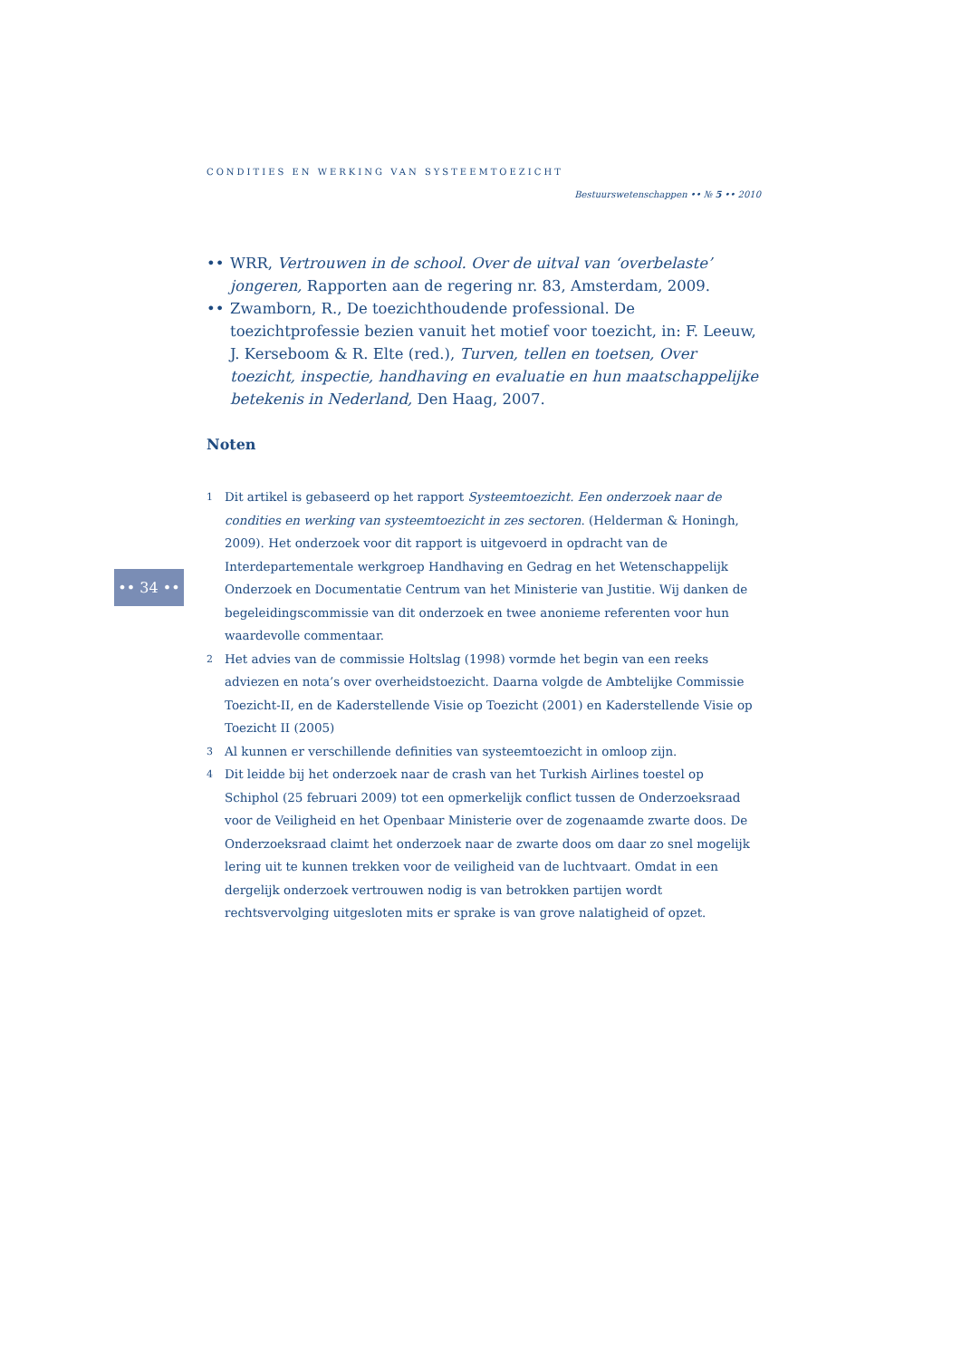CONDITIES EN WERKING VAN SYSTEEMTOEZICHT
Bestuurswetenschappen •• № 5 •• 2010
•• 34 ••
•• WRR, Vertrouwen in de school. Over de uitval van ‘overbelaste’ jongeren, Rapporten aan de regering nr. 83, Amsterdam, 2009.
•• Zwamborn, R., De toezichthoudende professional. De toezichtprofessie bezien vanuit het motief voor toezicht, in: F. Leeuw, J. Kerseboom & R. Elte (red.), Turven, tellen en toetsen, Over toezicht, inspectie, handhaving en evaluatie en hun maatschappelijke betekenis in Nederland, Den Haag, 2007.
Noten
1 Dit artikel is gebaseerd op het rapport Systeemtoezicht. Een onderzoek naar de condities en werking van systeemtoezicht in zes sectoren. (Helderman & Honingh, 2009). Het onderzoek voor dit rapport is uitgevoerd in opdracht van de Interdepartementale werkgroep Handhaving en Gedrag en het Wetenschappelijk Onderzoek en Documentatie Centrum van het Ministerie van Justitie. Wij danken de begeleidingscommissie van dit onderzoek en twee anonieme referenten voor hun waardevolle commentaar.
2 Het advies van de commissie Holtslag (1998) vormde het begin van een reeks adviezen en nota’s over overheidstoezicht. Daarna volgde de Ambtelijke Commissie Toezicht-II, en de Kaderstellende Visie op Toezicht (2001) en Kaderstellende Visie op Toezicht II (2005)
3 Al kunnen er verschillende definities van systeemtoezicht in omloop zijn.
4 Dit leidde bij het onderzoek naar de crash van het Turkish Airlines toestel op Schiphol (25 februari 2009) tot een opmerkelijk conflict tussen de Onderzoeksraad voor de Veiligheid en het Openbaar Ministerie over de zogenaamde zwarte doos. De Onderzoeksraad claimt het onderzoek naar de zwarte doos om daar zo snel mogelijk lering uit te kunnen trekken voor de veiligheid van de luchtvaart. Omdat in een dergelijk onderzoek vertrouwen nodig is van betrokken partijen wordt rechtsvervolging uitgesloten mits er sprake is van grove nalatigheid of opzet.